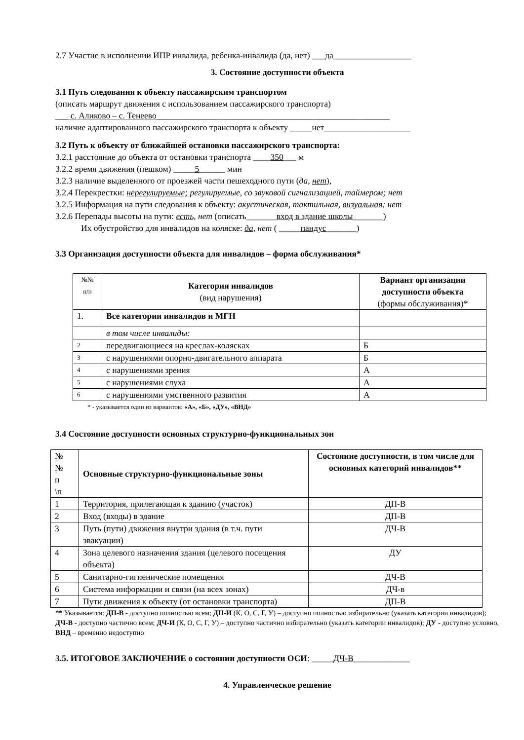2.7 Участие в исполнении ИПР инвалида, ребенка-инвалида (да, нет) ___да__________________
3. Состояние доступности объекта
3.1 Путь следования к объекту пассажирским транспортом
(описать маршрут движения с использованием пассажирского транспорта)
___ с. Аликово – с. Тенеево______________________________________________________
наличие адаптированного пассажирского транспорта к объекту _____нет____________________
3.2 Путь к объекту от ближайшей остановки пассажирского транспорта:
3.2.1 расстояние до объекта от остановки транспорта ____350___ м
3.2.2 время движения (пешком) _____5______ мин
3.2.3 наличие выделенного от проезжей части пешеходного пути (да, нет),
3.2.4 Перекрестки: нерегулируемые; регулируемые, со звуковой сигнализацией, таймером; нет
3.2.5 Информация на пути следования к объекту: акустическая, тактильная, визуальная; нет
3.2.6 Перепады высоты на пути: есть, нет (описать_______вход в здание школы_______)
Их обустройство для инвалидов на коляске: да, нет ( _____пандус_______)
3.3 Организация доступности объекта для инвалидов – форма обслуживания*
| №№ п/п | Категория инвалидов (вид нарушения) | Вариант организации доступности объекта (формы обслуживания)* |
| 1. | Все категории инвалидов и МГН | |
| | в том числе инвалиды: | |
| 2 | передвигающиеся на креслах-колясках | Б |
| 3 | с нарушениями опорно-двигательного аппарата | Б |
| 4 | с нарушениями зрения | А |
| 5 | с нарушениями слуха | А |
| 6 | с нарушениями умственного развития | А |
* - указывается один из вариантов: «А», «Б», «ДУ», «ВНД»
3.4 Состояние доступности основных структурно-функциональных зон
| № № п \п | Основные структурно-функциональные зоны | Состояние доступности, в том числе для основных категорий инвалидов** |
| 1 | Территория, прилегающая к зданию (участок) | ДП-В |
| 2 | Вход (входы) в здание | ДП-В |
| 3 | Путь (пути) движения внутри здания (в т.ч. пути эвакуации) | ДЧ-В |
| 4 | Зона целевого назначения здания (целевого посещения объекта) | ДУ |
| 5 | Санитарно-гигиенические помещения | ДЧ-В |
| 6 | Система информации и связи (на всех зонах) | ДЧ-в |
| 7 | Пути движения к объекту (от остановки транспорта) | ДП-В |
** Указывается: ДП-В - доступно полностью всем; ДП-И (К, О, С, Г, У) – доступно полностью избирательно (указать категории инвалидов); ДЧ-В - доступно частично всем; ДЧ-И (К, О, С, Г, У) – доступно частично избирательно (указать категории инвалидов); ДУ - доступно условно, ВНД – временно недоступно
3.5. ИТОГОВОЕ ЗАКЛЮЧЕНИЕ о состоянии доступности ОСИ: _____ДЧ-В_____________
4. Управленческое решение